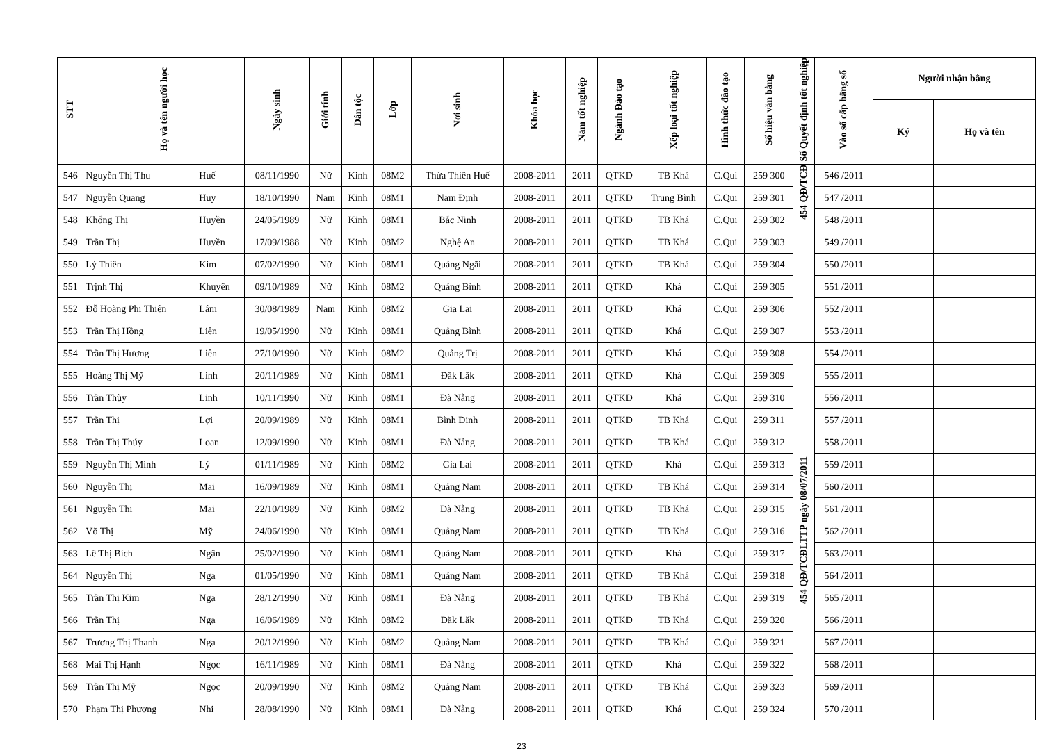| STT | Họ và tên người học | | Ngày sinh | Giới tính | Dân tộc | Lớp | Nơi sinh | Khóa học | Năm tốt nghiệp | Ngành Đào tạo | Xếp loại tốt nghiệp | Hình thức đào tạo | Số hiệu văn bằng | Số Quyết định tốt nghiệp | Vào số cấp bằng số | Người nhận bằng | |
| --- | --- | --- | --- | --- | --- | --- | --- | --- | --- | --- | --- | --- | --- | --- | --- | --- | --- |
| | | | | | | | | | | | | | | | | Ký | Họ và tên |
| 546 | Nguyễn Thị Thu | Huế | 08/11/1990 | Nữ | Kinh | 08M2 | Thừa Thiên Huế | 2008-2011 | 2011 | QTKD | TB Khá | C.Qui | 259 300 | 454 QĐ/TCĐ | 546 /2011 | | |
| 547 | Nguyễn Quang | Huy | 18/10/1990 | Nam | Kinh | 08M1 | Nam Định | 2008-2011 | 2011 | QTKD | Trung Bình | C.Qui | 259 301 | | 547 /2011 | | |
| 548 | Khổng Thị | Huyền | 24/05/1989 | Nữ | Kinh | 08M1 | Bắc Ninh | 2008-2011 | 2011 | QTKD | TB Khá | C.Qui | 259 302 | | 548 /2011 | | |
| 549 | Trần Thị | Huyền | 17/09/1988 | Nữ | Kinh | 08M2 | Nghệ An | 2008-2011 | 2011 | QTKD | TB Khá | C.Qui | 259 303 | | 549 /2011 | | |
| 550 | Lý Thiên | Kim | 07/02/1990 | Nữ | Kinh | 08M1 | Quảng Ngãi | 2008-2011 | 2011 | QTKD | TB Khá | C.Qui | 259 304 | | 550 /2011 | | |
| 551 | Trịnh Thị | Khuyên | 09/10/1989 | Nữ | Kinh | 08M2 | Quảng Bình | 2008-2011 | 2011 | QTKD | Khá | C.Qui | 259 305 | | 551 /2011 | | |
| 552 | Đỗ Hoàng Phi Thiên | Lâm | 30/08/1989 | Nam | Kinh | 08M2 | Gia Lai | 2008-2011 | 2011 | QTKD | Khá | C.Qui | 259 306 | | 552 /2011 | | |
| 553 | Trần Thị Hồng | Liên | 19/05/1990 | Nữ | Kinh | 08M1 | Quảng Bình | 2008-2011 | 2011 | QTKD | Khá | C.Qui | 259 307 | | 553 /2011 | | |
| 554 | Trần Thị Hương | Liên | 27/10/1990 | Nữ | Kinh | 08M2 | Quảng Trị | 2008-2011 | 2011 | QTKD | Khá | C.Qui | 259 308 | 454 QĐ/TCĐLTTP ngày 08/07/2011 | 554 /2011 | | |
| 555 | Hoàng Thị Mỹ | Linh | 20/11/1989 | Nữ | Kinh | 08M1 | Đăk Lăk | 2008-2011 | 2011 | QTKD | Khá | C.Qui | 259 309 | | 555 /2011 | | |
| 556 | Trần Thùy | Linh | 10/11/1990 | Nữ | Kinh | 08M1 | Đà Nẵng | 2008-2011 | 2011 | QTKD | Khá | C.Qui | 259 310 | | 556 /2011 | | |
| 557 | Trần Thị | Lợi | 20/09/1989 | Nữ | Kinh | 08M1 | Bình Định | 2008-2011 | 2011 | QTKD | TB Khá | C.Qui | 259 311 | | 557 /2011 | | |
| 558 | Trần Thị Thúy | Loan | 12/09/1990 | Nữ | Kinh | 08M1 | Đà Nẵng | 2008-2011 | 2011 | QTKD | TB Khá | C.Qui | 259 312 | | 558 /2011 | | |
| 559 | Nguyễn Thị Minh | Lý | 01/11/1989 | Nữ | Kinh | 08M2 | Gia Lai | 2008-2011 | 2011 | QTKD | Khá | C.Qui | 259 313 | | 559 /2011 | | |
| 560 | Nguyễn Thị | Mai | 16/09/1989 | Nữ | Kinh | 08M1 | Quảng Nam | 2008-2011 | 2011 | QTKD | TB Khá | C.Qui | 259 314 | | 560 /2011 | | |
| 561 | Nguyễn Thị | Mai | 22/10/1989 | Nữ | Kinh | 08M2 | Đà Nẵng | 2008-2011 | 2011 | QTKD | TB Khá | C.Qui | 259 315 | | 561 /2011 | | |
| 562 | Võ Thị | Mỹ | 24/06/1990 | Nữ | Kinh | 08M1 | Quảng Nam | 2008-2011 | 2011 | QTKD | TB Khá | C.Qui | 259 316 | | 562 /2011 | | |
| 563 | Lê Thị Bích | Ngân | 25/02/1990 | Nữ | Kinh | 08M1 | Quảng Nam | 2008-2011 | 2011 | QTKD | Khá | C.Qui | 259 317 | | 563 /2011 | | |
| 564 | Nguyễn Thị | Nga | 01/05/1990 | Nữ | Kinh | 08M1 | Quảng Nam | 2008-2011 | 2011 | QTKD | TB Khá | C.Qui | 259 318 | | 564 /2011 | | |
| 565 | Trần Thị Kim | Nga | 28/12/1990 | Nữ | Kinh | 08M1 | Đà Nẵng | 2008-2011 | 2011 | QTKD | TB Khá | C.Qui | 259 319 | | 565 /2011 | | |
| 566 | Trần Thị | Nga | 16/06/1989 | Nữ | Kinh | 08M2 | Đăk Lăk | 2008-2011 | 2011 | QTKD | TB Khá | C.Qui | 259 320 | | 566 /2011 | | |
| 567 | Trương Thị Thanh | Nga | 20/12/1990 | Nữ | Kinh | 08M2 | Quảng Nam | 2008-2011 | 2011 | QTKD | TB Khá | C.Qui | 259 321 | | 567 /2011 | | |
| 568 | Mai Thị Hạnh | Ngọc | 16/11/1989 | Nữ | Kinh | 08M1 | Đà Nẵng | 2008-2011 | 2011 | QTKD | Khá | C.Qui | 259 322 | | 568 /2011 | | |
| 569 | Trần Thị Mỹ | Ngọc | 20/09/1990 | Nữ | Kinh | 08M2 | Quảng Nam | 2008-2011 | 2011 | QTKD | TB Khá | C.Qui | 259 323 | | 569 /2011 | | |
| 570 | Phạm Thị Phương | Nhi | 28/08/1990 | Nữ | Kinh | 08M1 | Đà Nẵng | 2008-2011 | 2011 | QTKD | Khá | C.Qui | 259 324 | | 570 /2011 | | |
23